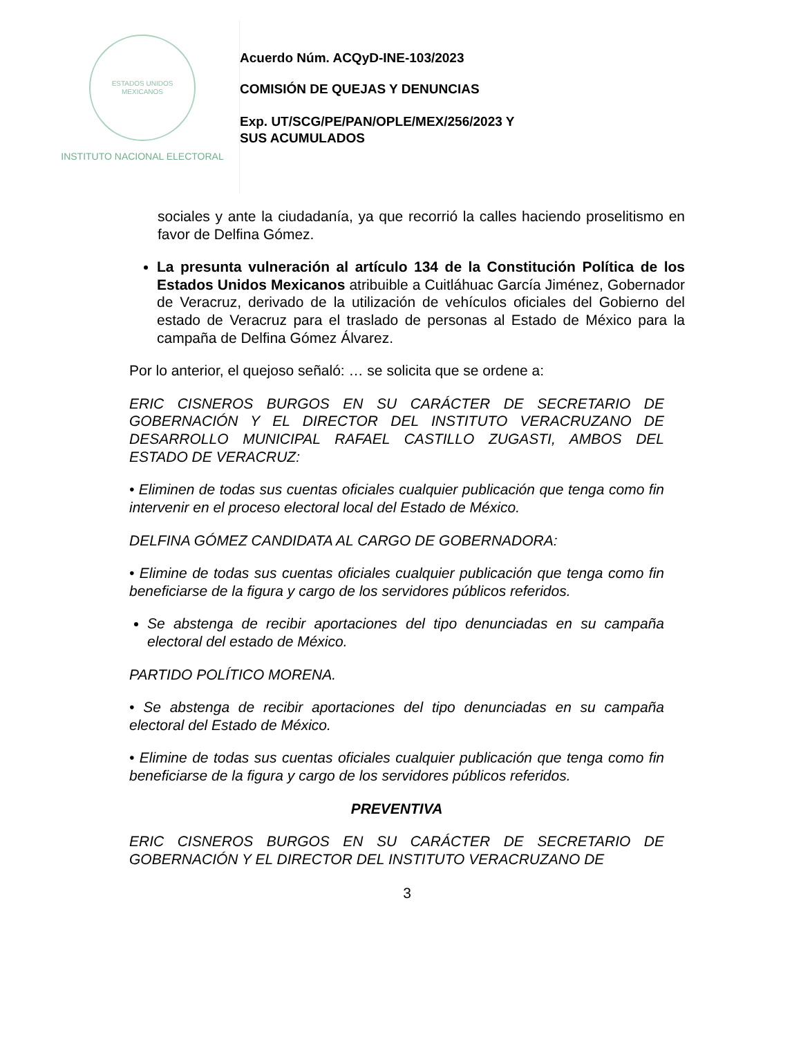ESTADOS UNIDOS MEXICANOS
INSTITUTO NACIONAL ELECTORAL
Acuerdo Núm. ACQyD-INE-103/2023
COMISIÓN DE QUEJAS Y DENUNCIAS
Exp. UT/SCG/PE/PAN/OPLE/MEX/256/2023 Y
SUS ACUMULADOS
sociales y ante la ciudadanía, ya que recorrió la calles haciendo proselitismo en favor de Delfina Gómez.
La presunta vulneración al artículo 134 de la Constitución Política de los Estados Unidos Mexicanos atribuible a Cuitláhuac García Jiménez, Gobernador de Veracruz, derivado de la utilización de vehículos oficiales del Gobierno del estado de Veracruz para el traslado de personas al Estado de México para la campaña de Delfina Gómez Álvarez.
Por lo anterior, el quejoso señaló: … se solicita que se ordene a:
ERIC CISNEROS BURGOS EN SU CARÁCTER DE SECRETARIO DE GOBERNACIÓN Y EL DIRECTOR DEL INSTITUTO VERACRUZANO DE DESARROLLO MUNICIPAL RAFAEL CASTILLO ZUGASTI, AMBOS DEL ESTADO DE VERACRUZ:
• Eliminen de todas sus cuentas oficiales cualquier publicación que tenga como fin intervenir en el proceso electoral local del Estado de México.
DELFINA GÓMEZ CANDIDATA AL CARGO DE GOBERNADORA:
• Elimine de todas sus cuentas oficiales cualquier publicación que tenga como fin beneficiarse de la figura y cargo de los servidores públicos referidos.
Se abstenga de recibir aportaciones del tipo denunciadas en su campaña electoral del estado de México.
PARTIDO POLÍTICO MORENA.
• Se abstenga de recibir aportaciones del tipo denunciadas en su campaña electoral del Estado de México.
• Elimine de todas sus cuentas oficiales cualquier publicación que tenga como fin beneficiarse de la figura y cargo de los servidores públicos referidos.
PREVENTIVA
ERIC CISNEROS BURGOS EN SU CARÁCTER DE SECRETARIO DE GOBERNACIÓN Y EL DIRECTOR DEL INSTITUTO VERACRUZANO DE
3